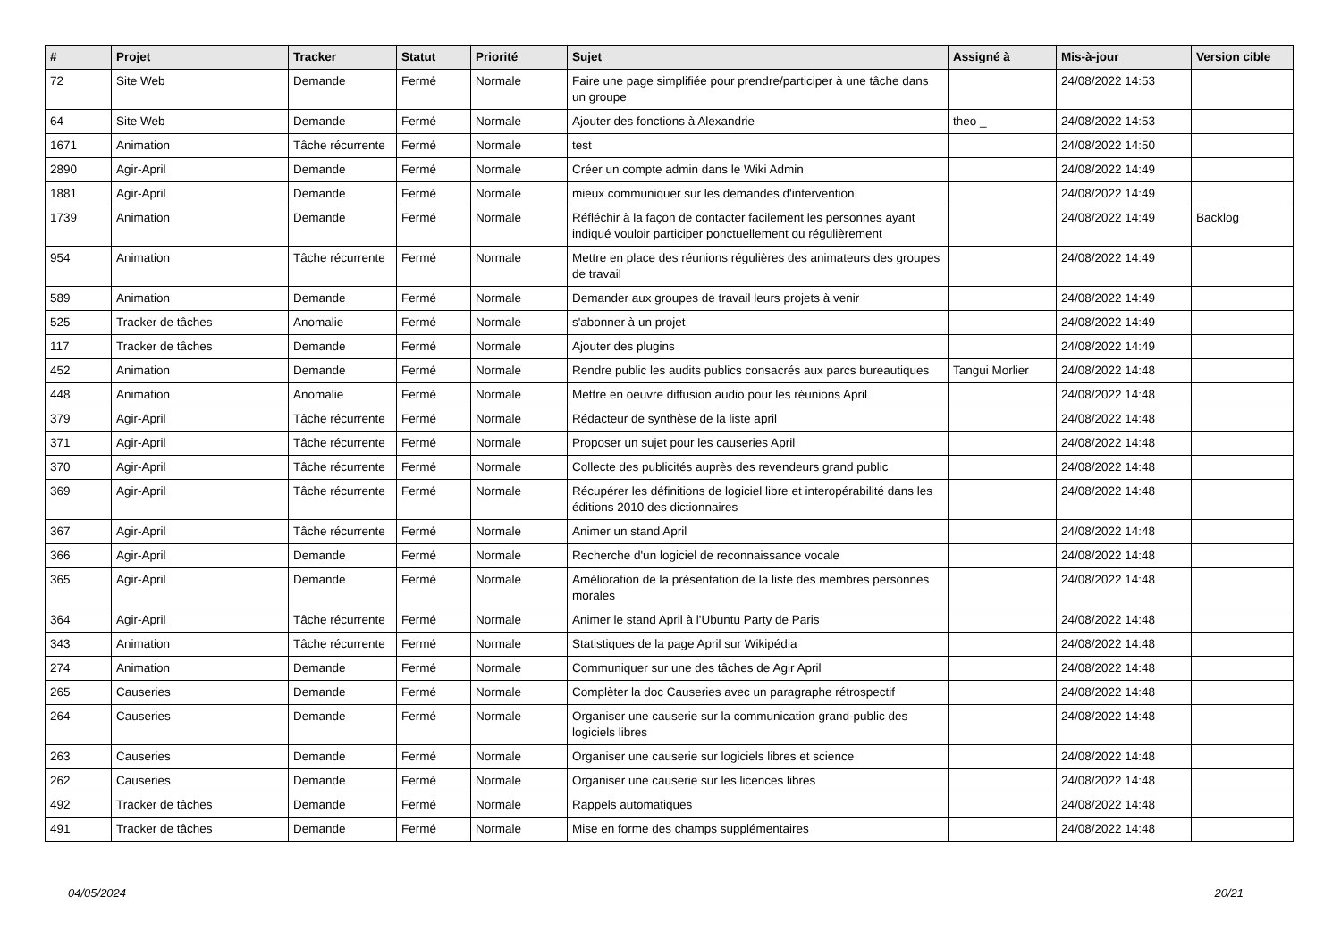| # | Projet | Tracker | Statut | Priorité | Sujet | Assigné à | Mis-à-jour | Version cible |
| --- | --- | --- | --- | --- | --- | --- | --- | --- |
| 72 | Site Web | Demande | Fermé | Normale | Faire une page simplifiée pour prendre/participer à une tâche dans un groupe | | 24/08/2022 14:53 | |
| 64 | Site Web | Demande | Fermé | Normale | Ajouter des fonctions à Alexandrie | theo _ | 24/08/2022 14:53 | |
| 1671 | Animation | Tâche récurrente | Fermé | Normale | test | | 24/08/2022 14:50 | |
| 2890 | Agir-April | Demande | Fermé | Normale | Créer un compte admin dans le Wiki Admin | | 24/08/2022 14:49 | |
| 1881 | Agir-April | Demande | Fermé | Normale | mieux communiquer sur les demandes d'intervention | | 24/08/2022 14:49 | |
| 1739 | Animation | Demande | Fermé | Normale | Réfléchir à la façon de contacter facilement les personnes ayant indiqué vouloir participer ponctuellement ou régulièrement | | 24/08/2022 14:49 | Backlog |
| 954 | Animation | Tâche récurrente | Fermé | Normale | Mettre en place des réunions régulières des animateurs des groupes de travail | | 24/08/2022 14:49 | |
| 589 | Animation | Demande | Fermé | Normale | Demander aux groupes de travail leurs projets à venir | | 24/08/2022 14:49 | |
| 525 | Tracker de tâches | Anomalie | Fermé | Normale | s'abonner à un projet | | 24/08/2022 14:49 | |
| 117 | Tracker de tâches | Demande | Fermé | Normale | Ajouter des plugins | | 24/08/2022 14:49 | |
| 452 | Animation | Demande | Fermé | Normale | Rendre public les audits publics consacrés aux parcs bureautiques | Tangui Morlier | 24/08/2022 14:48 | |
| 448 | Animation | Anomalie | Fermé | Normale | Mettre en oeuvre diffusion audio pour les réunions April | | 24/08/2022 14:48 | |
| 379 | Agir-April | Tâche récurrente | Fermé | Normale | Rédacteur de synthèse de la liste april | | 24/08/2022 14:48 | |
| 371 | Agir-April | Tâche récurrente | Fermé | Normale | Proposer un sujet pour les causeries April | | 24/08/2022 14:48 | |
| 370 | Agir-April | Tâche récurrente | Fermé | Normale | Collecte des publicités auprès des revendeurs grand public | | 24/08/2022 14:48 | |
| 369 | Agir-April | Tâche récurrente | Fermé | Normale | Récupérer les définitions de logiciel libre et interopérabilité dans les éditions 2010 des dictionnaires | | 24/08/2022 14:48 | |
| 367 | Agir-April | Tâche récurrente | Fermé | Normale | Animer un stand April | | 24/08/2022 14:48 | |
| 366 | Agir-April | Demande | Fermé | Normale | Recherche d'un logiciel de reconnaissance vocale | | 24/08/2022 14:48 | |
| 365 | Agir-April | Demande | Fermé | Normale | Amélioration de la présentation de la liste des membres personnes morales | | 24/08/2022 14:48 | |
| 364 | Agir-April | Tâche récurrente | Fermé | Normale | Animer le stand April à l'Ubuntu Party de Paris | | 24/08/2022 14:48 | |
| 343 | Animation | Tâche récurrente | Fermé | Normale | Statistiques de la page April sur Wikipédia | | 24/08/2022 14:48 | |
| 274 | Animation | Demande | Fermé | Normale | Communiquer sur une des tâches de Agir April | | 24/08/2022 14:48 | |
| 265 | Causeries | Demande | Fermé | Normale | Complèter la doc Causeries avec un paragraphe rétrospectif | | 24/08/2022 14:48 | |
| 264 | Causeries | Demande | Fermé | Normale | Organiser une causerie sur la communication grand-public des logiciels libres | | 24/08/2022 14:48 | |
| 263 | Causeries | Demande | Fermé | Normale | Organiser une causerie sur logiciels libres et science | | 24/08/2022 14:48 | |
| 262 | Causeries | Demande | Fermé | Normale | Organiser une causerie sur les licences libres | | 24/08/2022 14:48 | |
| 492 | Tracker de tâches | Demande | Fermé | Normale | Rappels automatiques | | 24/08/2022 14:48 | |
| 491 | Tracker de tâches | Demande | Fermé | Normale | Mise en forme des champs supplémentaires | | 24/08/2022 14:48 | |
04/05/2024 20/21